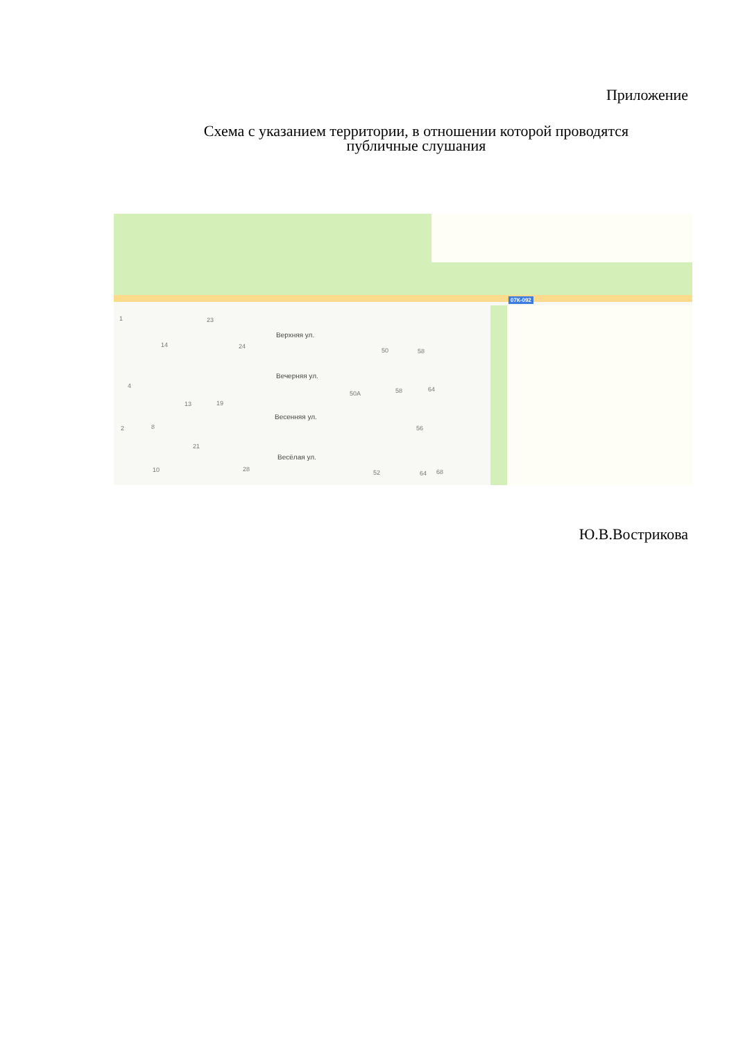Приложение
Схема с указанием территории, в отношении которой проводятся публичные слушания
07К-092
Верхняя ул.
Вечерняя ул.
Весенняя ул.
Весёлая ул.
1 23
14 24
50 58
4
50А 58 64
13 19
2 8 56
21
10 28 52 64 68
Ю.В.Вострикова